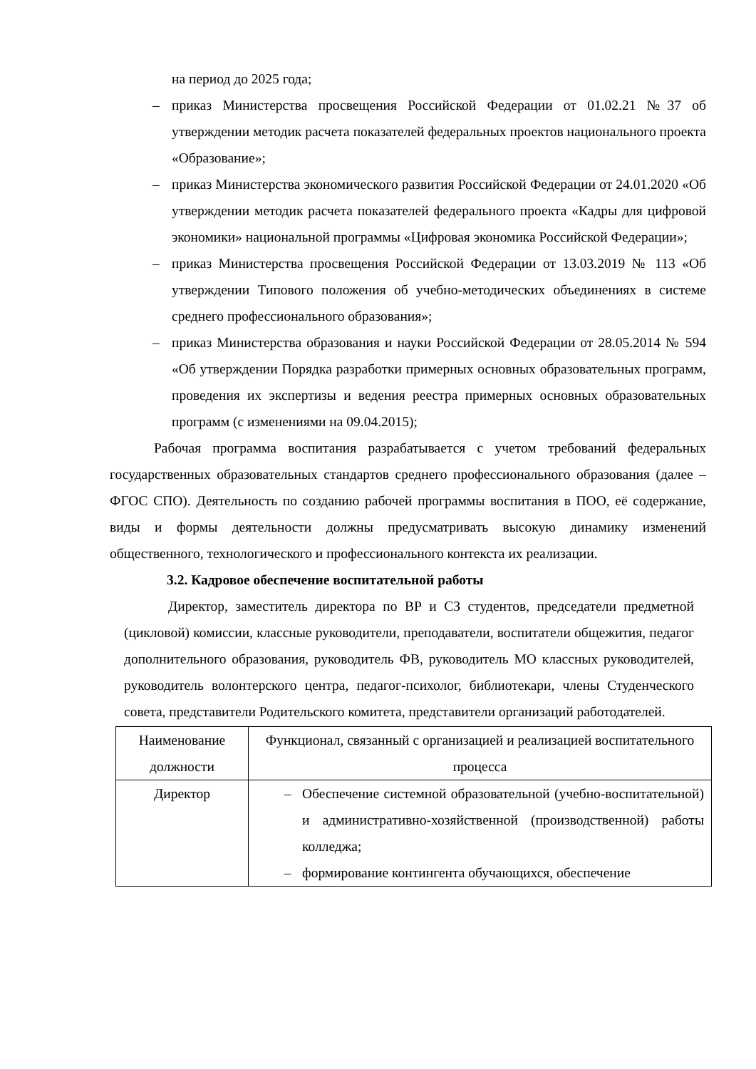на период до 2025 года;
– приказ Министерства просвещения Российской Федерации от 01.02.21 №37 об утверждении методик расчета показателей федеральных проектов национального проекта «Образование»;
– приказ Министерства экономического развития Российской Федерации от 24.01.2020 «Об утверждении методик расчета показателей федерального проекта «Кадры для цифровой экономики» национальной программы «Цифровая экономика Российской Федерации»;
– приказ Министерства просвещения Российской Федерации от 13.03.2019 № 113 «Об утверждении Типового положения об учебно-методических объединениях в системе среднего профессионального образования»;
– приказ Министерства образования и науки Российской Федерации от 28.05.2014 № 594 «Об утверждении Порядка разработки примерных основных образовательных программ, проведения их экспертизы и ведения реестра примерных основных образовательных программ (с изменениями на 09.04.2015);
Рабочая программа воспитания разрабатывается с учетом требований федеральных государственных образовательных стандартов среднего профессионального образования (далее – ФГОС СПО). Деятельность по созданию рабочей программы воспитания в ПОО, её содержание, виды и формы деятельности должны предусматривать высокую динамику изменений общественного, технологического и профессионального контекста их реализации.
3.2. Кадровое обеспечение воспитательной работы
Директор, заместитель директора по ВР и СЗ студентов, председатели предметной (цикловой) комиссии, классные руководители, преподаватели, воспитатели общежития, педагог дополнительного образования, руководитель ФВ, руководитель МО классных руководителей, руководитель волонтерского центра, педагог-психолог, библиотекари, члены Студенческого совета, представители Родительского комитета, представители организаций работодателей.
| Наименование должности | Функционал, связанный с организацией и реализацией воспитательного процесса |
| Директор | – Обеспечение системной образовательной (учебно-воспитательной) и административно-хозяйственной (производственной) работы колледжа; – формирование контингента обучающихся, обеспечение |